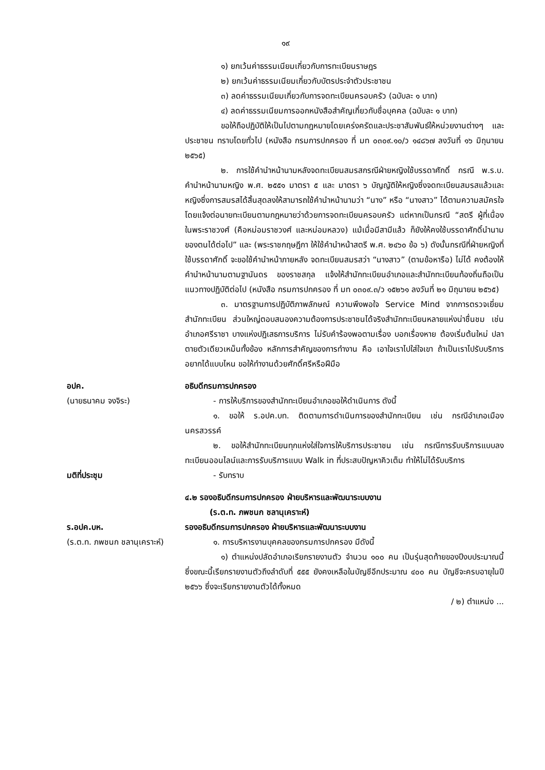๑๙
๑) ยกเว้นค่าธรรมเนียมเกี่ยวกับการทะเบียนราษฎร
๒) ยกเว้นค่าธรรมเนียมเกี่ยวกับบัตรประจำตัวประชาชน
๓) ลดค่าธรรมเนียมเกี่ยวกับการจดทะเบียนครอบครัว (ฉบับละ ๑ บาท)
๔) ลดค่าธรรมเนียมการออกหนังสือสำคัญเกี่ยวกับชื่อบุคคล (ฉบับละ ๑ บาท)
ขอให้ถือปฏิบัติให้เป็นไปตามกฎหมายโดยเคร่งครัดและประชาสัมพันธ์ให้หน่วยงานต่างๆ และประชาชน ทราบโดยทั่วไป (หนังสือ กรมการปกครอง ที่ มท ๐๓๐๙.๑๐/ว ๑๔๘๖๗ ลงวันที่ ๑๖ มิถุนายน ๒๕๖๕)
๒. การใช้คำนำหน้านามหลังจดทะเบียนสมรสกรณีฝ่ายหญิงใช้บรรดาศักดิ์ กรณี พ.ร.บ. คำนำหน้านามหญิง พ.ศ. ๒๕๕๑ มาตรา ๕ และ มาตรา ๖ บัญญัติให้หญิงซึ่งจดทะเบียนสมรสแล้วและหญิงซึ่งการสมรสได้สิ้นสุดลงให้สามารถใช้คำนำหน้านามว่า “นาง” หรือ “นางสาว” ได้ตามความสมัครใจโดยแจ้งต่อนายทะเบียนตามกฎหมายว่าด้วยการจดทะเบียนครอบครัว แต่หากเป็นกรณี “สตรี ผู้ที่เนื่องในพระราชวงศ์ (คือหม่อมราชวงศ์ และหม่อมหลวง) แม้เมื่อมีสามีแล้ว ก็ยังให้คงใช้บรรดาศักดิ์นำนามของตนได้ต่อไป” และ (พระราชกฤษฎีกา ให้ใช้คำนำหน้าสตรี พ.ศ. ๒๔๖๐ ข้อ ๖) ดังนั้นกรณีที่ฝ่ายหญิงที่ใช้บรรดาศักดิ์ จะขอใช้คำนำหน้าภายหลัง จดทะเบียนสมรสว่า “นางสาว” (ตามข้อหารือ) ไม่ได้ คงต้องให้คำนำหน้านามตามฐานันดร ของราชสกุล แจ้งให้สำนักทะเบียนอำเภอและสำนักทะเบียนท้องถิ่นถือเป็นแนวทางปฏิบัติต่อไป (หนังสือ กรมการปกครอง ที่ มท ๐๓๐๙.๓/ว ๑๕๒๖๑ ลงวันที่ ๒๑ มิถุนายน ๒๕๖๕)
๓. มาตรฐานการปฏิบัติภาพลักษณ์ ความพึงพอใจ Service Mind จากการตรวจเยี่ยมสำนักทะเบียน ส่วนใหญ่ตอบสนองความต้องการประชาชนได้จริงสำนักทะเบียนหลายแห่งน่าชื่นชม เช่น อำเภอศรีราชา บางแห่งปฏิเสธการบริการ ไม่รับคำร้องพอตามเรื่อง บอกเรื่องหาย ต้องเริ่มต้นใหม่ ปลาตายตัวเดียวเหม็นทั้งข้อง หลักการสำคัญของการทำงาน คือ เอาใจเราไปใส่ใจเขา ถ้าเป็นเราไปรับบริการอยากได้แบบไหน ขอให้ทำงานด้วยศักดิ์ศรีหรือฝีมือ
อปค.
(นายธนาคม จงจิระ)
อธิบดีกรมการปกครอง
- การให้บริการของสำนักทะเบียนอำเภอขอให้ดำเนินการ ดังนี้
๑. ขอให้ ร.อปค.บท. ติดตามการดำเนินการของสำนักทะเบียน เช่น กรณีอำเภอเมืองนครสวรรค์
๒. ขอให้สำนักทะเบียนทุกแห่งใส่ใจการให้บริการประชาชน เช่น กรณีการรับบริการแบบลงทะเบียนออนไลน์และการรับบริการแบบ Walk in ที่ประสบปัญหาคิวเต็ม ทำให้ไม่ได้รับบริการ
มติที่ประชุม - รับทราบ
๔.๒ รองอธิบดีกรมการปกครอง ฝ่ายบริหารและพัฒนาระบบงาน
(ร.ต.ท. ภพชนก ชลานุเคราะห์)
ร.อปค.บห.
(ร.ต.ท. ภพชนก ชลานุเคราะห์)
รองอธิบดีกรมการปกครอง ฝ่ายบริหารและพัฒนาระบบงาน
๑. การบริหารงานบุคคลของกรมการปกครอง มีดังนี้
๑) ตำแหน่งปลัดอำเภอเรียกรายงานตัว จำนวน ๑๐๐ คน เป็นรุ่นสุดท้ายของปีงบประมาณนี้ ซึ่งขณะนี้เรียกรายงานตัวถึงลำดับที่ ๕๕๕ ยังคงเหลือในบัญชีอีกประมาณ ๔๐๐ คน บัญชีจะครบอายุในปี ๒๕๖๖ ซึ่งจะเรียกรายงานตัวได้ทั้งหมด
/ ๒) ตำแหน่ง ...